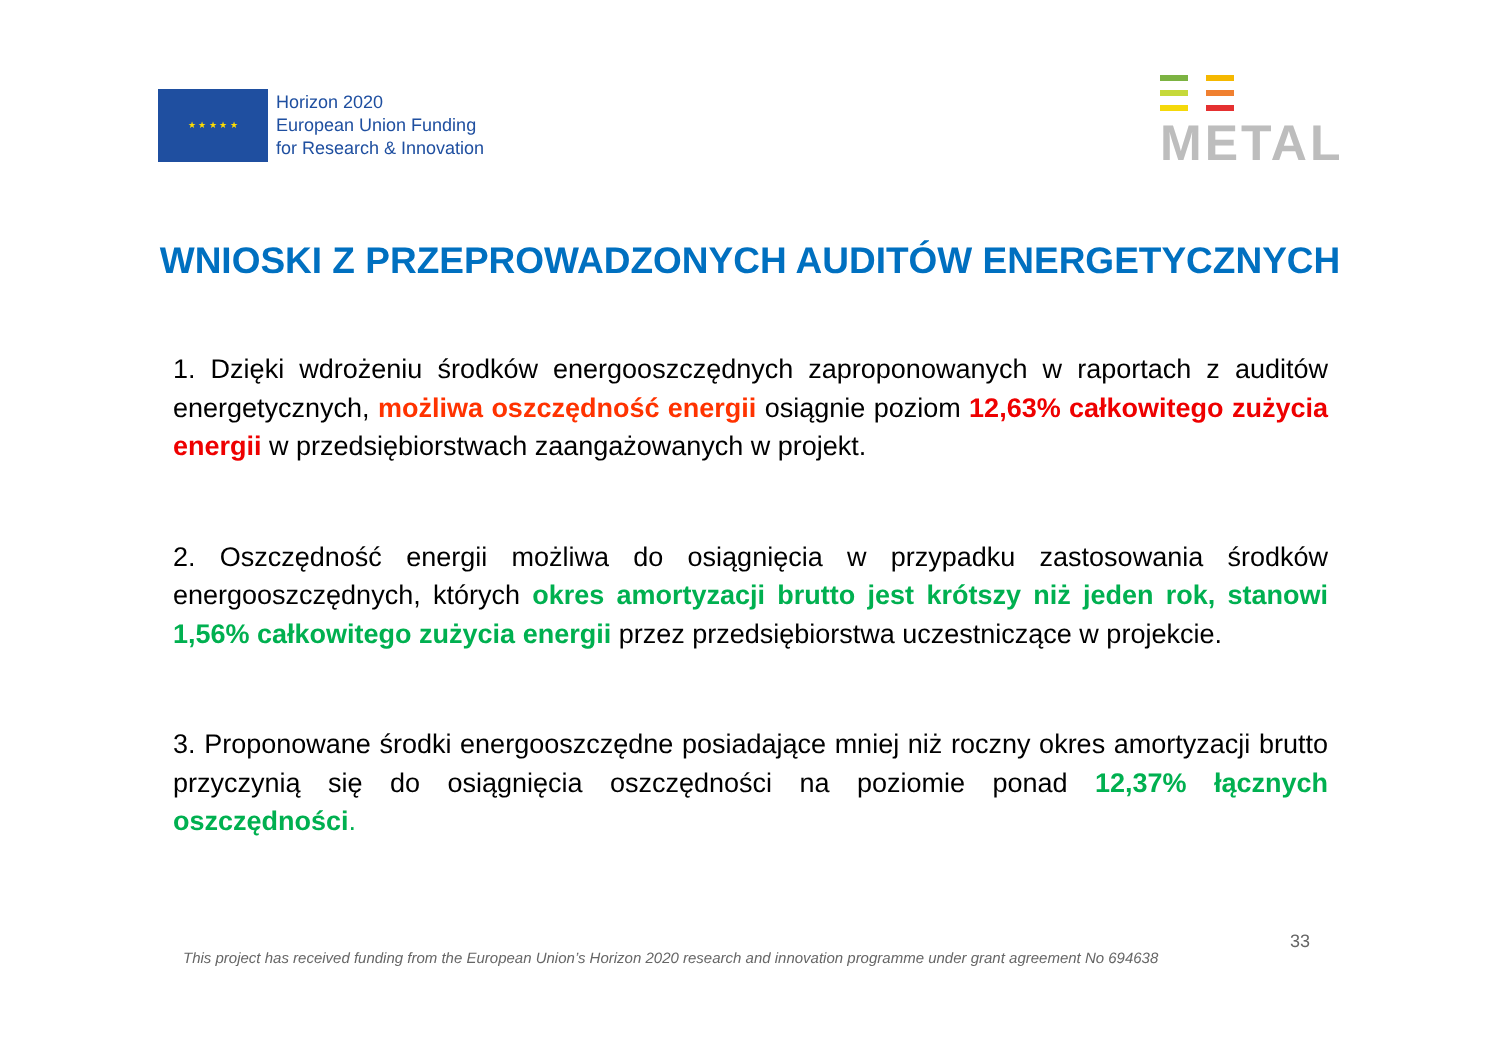★ ★ ★ ★ ★
Horizon 2020
European Union Funding
for Research & Innovation
METAL
WNIOSKI Z PRZEPROWADZONYCH AUDITÓW ENERGETYCZNYCH
1. Dzięki wdrożeniu środków energooszczędnych zaproponowanych w raportach z auditów energetycznych, możliwa oszczędność energii osiągnie poziom 12,63% całkowitego zużycia energii w przedsiębiorstwach zaangażowanych w projekt.
2. Oszczędność energii możliwa do osiągnięcia w przypadku zastosowania środków energooszczędnych, których okres amortyzacji brutto jest krótszy niż jeden rok, stanowi 1,56% całkowitego zużycia energii przez przedsiębiorstwa uczestniczące w projekcie.
3. Proponowane środki energooszczędne posiadające mniej niż roczny okres amortyzacji brutto przyczynią się do osiągnięcia oszczędności na poziomie ponad 12,37% łącznych oszczędności.
This project has received funding from the European Union’s Horizon 2020 research and innovation programme under grant agreement No 694638 33